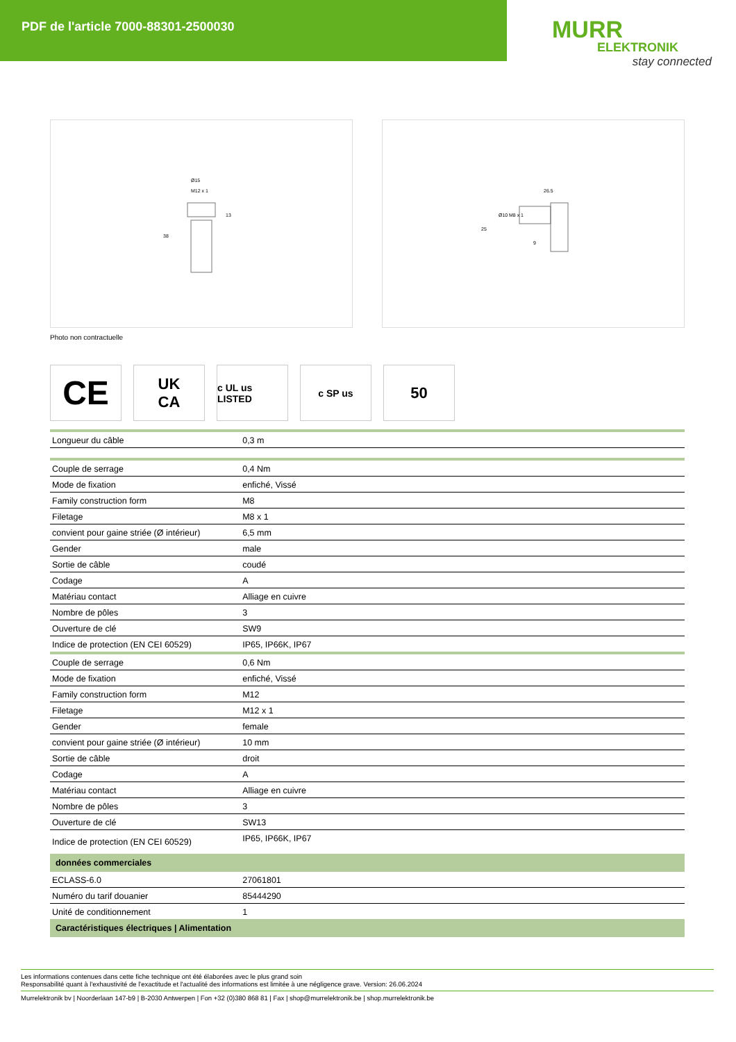PDF de l'article 7000-88301-2500030
MURR
ELEKTRONIK
stay connected
Ø15
M12 x 1
13
38
26.5
Ø10
M8 x 1
25
9
Photo non contractuelle
CE
UK
CA
c UL us LISTED
c SP us
50
| Longueur du câble | 0,3 m |
| Couple de serrage | 0,4 Nm |
| Mode de fixation | enfiché, Vissé |
| Family construction form | M8 |
| Filetage | M8 x 1 |
| convient pour gaine striée (Ø intérieur) | 6,5 mm |
| Gender | male |
| Sortie de câble | coudé |
| Codage | A |
| Matériau contact | Alliage en cuivre |
| Nombre de pôles | 3 |
| Ouverture de clé | SW9 |
| Indice de protection (EN CEI 60529) | IP65, IP66K, IP67 |
| Couple de serrage | 0,6 Nm |
| Mode de fixation | enfiché, Vissé |
| Family construction form | M12 |
| Filetage | M12 x 1 |
| Gender | female |
| convient pour gaine striée (Ø intérieur) | 10 mm |
| Sortie de câble | droit |
| Codage | A |
| Matériau contact | Alliage en cuivre |
| Nombre de pôles | 3 |
| Ouverture de clé | SW13 |
| Indice de protection (EN CEI 60529) | IP65, IP66K, IP67 |
| données commerciales | |
| ECLASS-6.0 | 27061801 |
| Numéro du tarif douanier | 85444290 |
| Unité de conditionnement | 1 |
| Caractéristiques électriques / Alimentation | |
Les informations contenues dans cette fiche technique ont été élaborées avec le plus grand soin
Responsabilité quant à l'exhaustivité de l'exactitude et l'actualité des informations est limitée à une négligence grave. Version: 26.06.2024
Murrelektronik bv | Noorderlaan 147-b9 | B-2030 Antwerpen | Fon +32 (0)380 868 81 | Fax | shop@murrelektronik.be | shop.murrelektronik.be